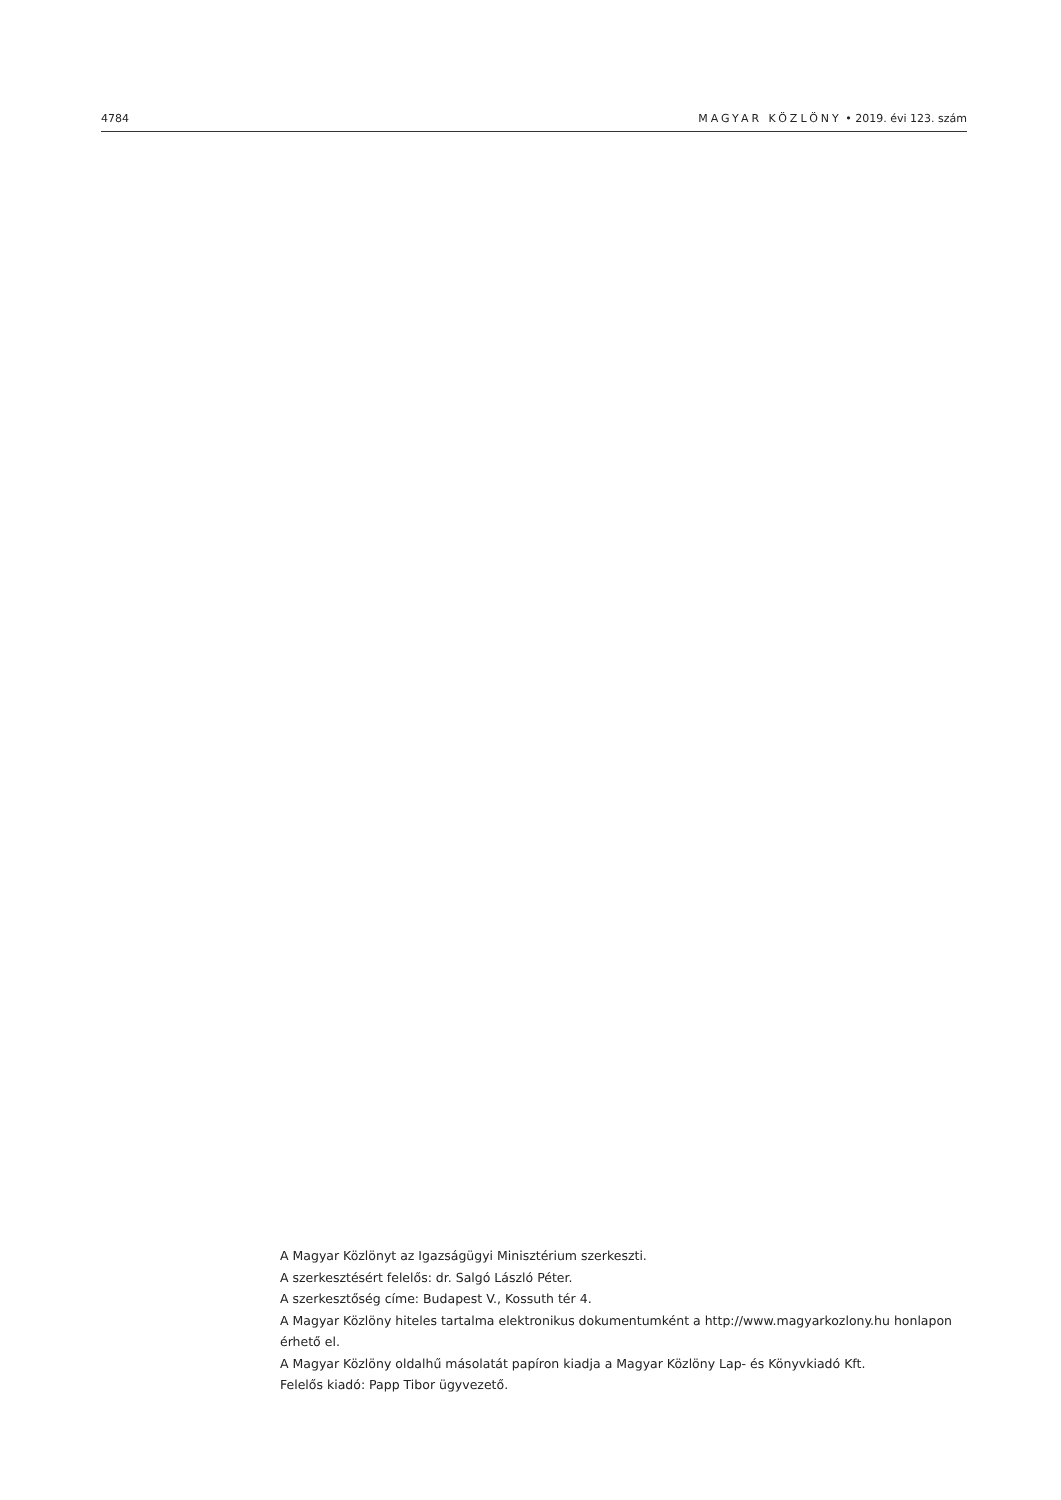4784 MAGYAR KÖZLÖNY • 2019. évi 123. szám
A Magyar Közlönyt az Igazságügyi Minisztérium szerkeszti.
A szerkesztésért felelős: dr. Salgó László Péter.
A szerkesztőség címe: Budapest V., Kossuth tér 4.
A Magyar Közlöny hiteles tartalma elektronikus dokumentumként a http://www.magyarkozlony.hu honlapon érhető el.
A Magyar Közlöny oldalhű másolatát papíron kiadja a Magyar Közlöny Lap- és Könyvkiadó Kft.
Felelős kiadó: Papp Tibor ügyvezető.